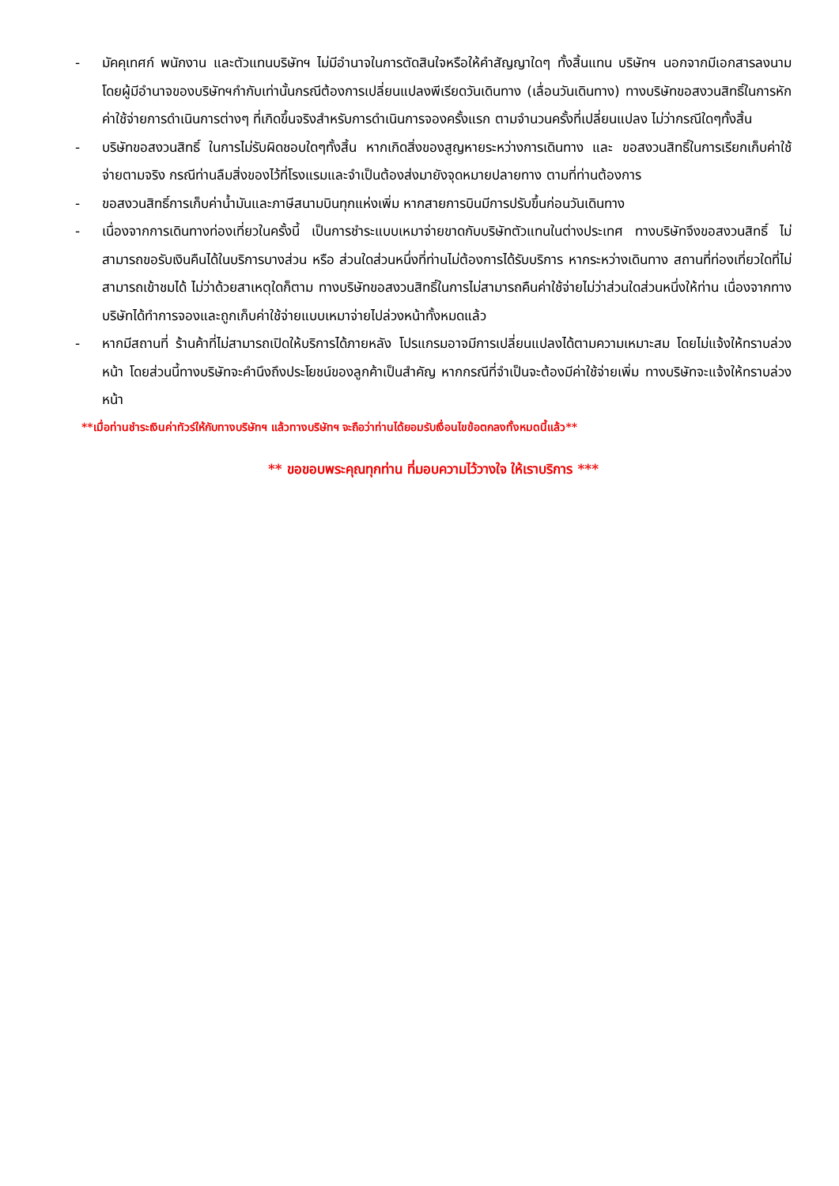- มัคคุเทศก์ พนักงาน และตัวแทนบริษัทฯ ไม่มีอำนาจในการตัดสินใจหรือให้คำสัญญาใดๆ ทั้งสิ้นแทน บริษัทฯ นอกจากมีเอกสารลงนามโดยผู้มีอำนาจของบริษัทฯกำกับเท่านั้นกรณีต้องการเปลี่ยนแปลงพีเรียดวันเดินทาง (เลื่อนวันเดินทาง) ทางบริษัทขอสงวนสิทธิ์ในการหักค่าใช้จ่ายการดำเนินการต่างๆ ที่เกิดขึ้นจริงสำหรับการดำเนินการจองครั้งแรก ตามจำนวนครั้งที่เปลี่ยนแปลง ไม่ว่ากรณีใดๆทั้งสิ้น
- บริษัทขอสงวนสิทธิ์ ในการไม่รับผิดชอบใดๆทั้งสิ้น หากเกิดสิ่งของสูญหายระหว่างการเดินทาง และ ขอสงวนสิทธิ์ในการเรียกเก็บค่าใช้จ่ายตามจริง กรณีท่านลืมสิ่งของไว้ที่โรงแรมและจำเป็นต้องส่งมายังจุดหมายปลายทาง ตามที่ท่านต้องการ
- ขอสงวนสิทธิ์การเก็บค่าน้ำมันและภาษีสนามบินทุกแห่งเพิ่ม หากสายการบินมีการปรับขึ้นก่อนวันเดินทาง
- เนื่องจากการเดินทางท่องเที่ยวในครั้งนี้ เป็นการชำระแบบเหมาจ่ายขาดกับบริษัทตัวแทนในต่างประเทศ ทางบริษัทจึงขอสงวนสิทธิ์ ไม่สามารถขอรับเงินคืนได้ในบริการบางส่วน หรือ ส่วนใดส่วนหนึ่งที่ท่านไม่ต้องการได้รับบริการ หากระหว่างเดินทาง สถานที่ท่องเที่ยวใดที่ไม่สามารถเข้าชมได้ ไม่ว่าด้วยสาเหตุใดก็ตาม ทางบริษัทขอสงวนสิทธิ์ในการไม่สามารถคืนค่าใช้จ่ายไม่ว่าส่วนใดส่วนหนึ่งให้ท่าน เนื่องจากทางบริษัทได้ทำการจองและถูกเก็บค่าใช้จ่ายแบบเหมาจ่ายไปล่วงหน้าทั้งหมดแล้ว
- หากมีสถานที่ ร้านค้าที่ไม่สามารถเปิดให้บริการได้ภายหลัง โปรแกรมอาจมีการเปลี่ยนแปลงได้ตามความเหมาะสม โดยไม่แจ้งให้ทราบล่วงหน้า โดยส่วนนี้ทางบริษัทจะคำนึงถึงประโยชน์ของลูกค้าเป็นสำคัญ หากกรณีที่จำเป็นจะต้องมีค่าใช้จ่ายเพิ่ม ทางบริษัทจะแจ้งให้ทราบล่วงหน้า
**เมื่อท่านชำระเงินค่าทัวร์ให้กับทางบริษัทฯ แล้วทางบริษัทฯ จะถือว่าท่านได้ยอมรับเงื่อนไขข้อตกลงทั้งหมดนี้แล้ว**
** ขอขอบพระคุณทุกท่าน ที่มอบความไว้วางใจ ให้เราบริการ ***